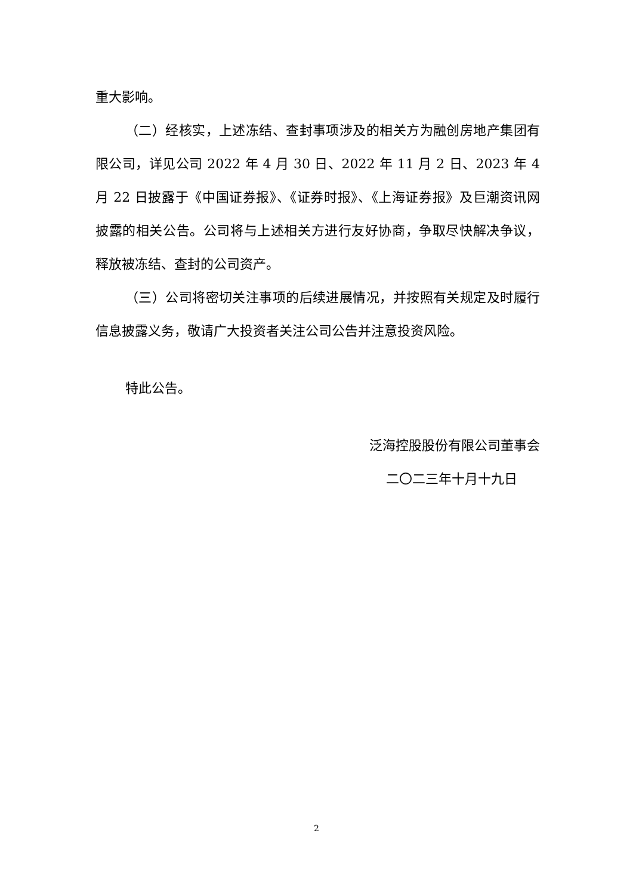重大影响。
（二）经核实，上述冻结、查封事项涉及的相关方为融创房地产集团有限公司，详见公司 2022 年 4 月 30 日、2022 年 11 月 2 日、2023 年 4 月 22 日披露于《中国证券报》、《证券时报》、《上海证券报》及巨潮资讯网披露的相关公告。公司将与上述相关方进行友好协商，争取尽快解决争议，释放被冻结、查封的公司资产。
（三）公司将密切关注事项的后续进展情况，并按照有关规定及时履行信息披露义务，敬请广大投资者关注公司公告并注意投资风险。
特此公告。
泛海控股股份有限公司董事会
二〇二三年十月十九日
2